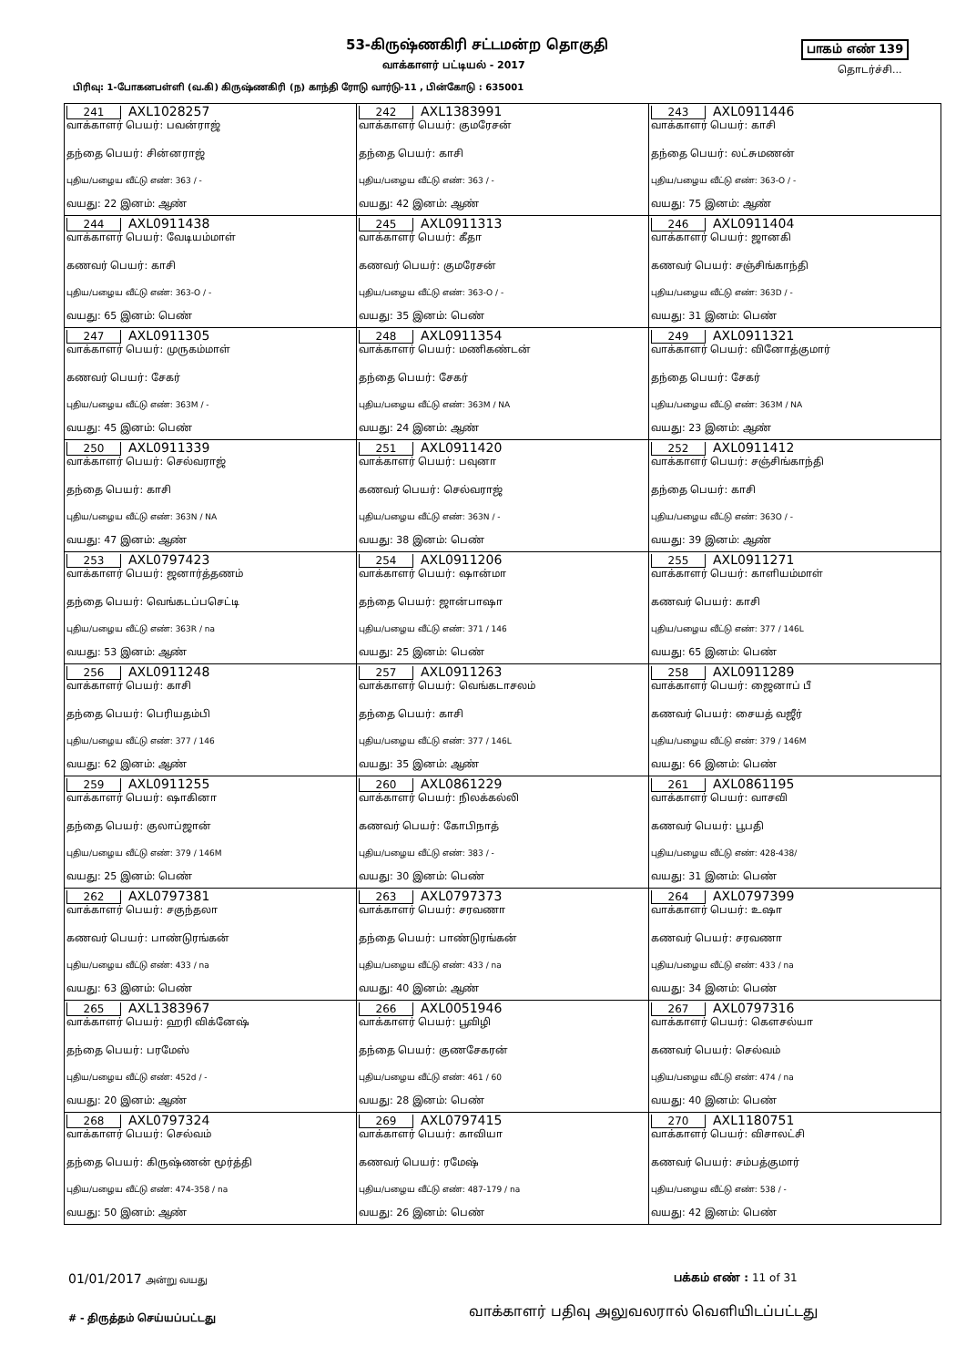53-கிருஷ்ணகிரி சட்டமன்ற தொகுதி பாகம் எண் 139
வாக்காளர் பட்டியல் - 2017 தொடர்ச்சி...
பிரிவு: 1-போகனபள்ளி (வ.கி) கிருஷ்ணகிரி (ந) காந்தி ரோடு வார்டு-11 , பின்கோடு : 635001
| 241 AXL1028257 வாக்காளர் பெயர்: பவன்ராஜ் தந்தை பெயர்: சின்னராஜ் புதிய/பழைய வீட்டு எண்: 363 / - வயது: 22 இனம்: ஆண் | 242 AXL1383991 வாக்காளர் பெயர்: குமரேசன் தந்தை பெயர்: காசி புதிய/பழைய வீட்டு எண்: 363 / - வயது: 42 இனம்: ஆண் | 243 AXL0911446 வாக்காளர் பெயர்: காசி தந்தை பெயர்: லட்சுமணன் புதிய/பழைய வீட்டு எண்: 363-O / - வயது: 75 இனம்: ஆண் |
| 244 AXL0911438 வாக்காளர் பெயர்: வேடியம்மாள் கணவர் பெயர்: காசி புதிய/பழைய வீட்டு எண்: 363-O / - வயது: 65 இனம்: பெண் | 245 AXL0911313 வாக்காளர் பெயர்: கீதா கணவர் பெயர்: குமரேசன் புதிய/பழைய வீட்டு எண்: 363-O / - வயது: 35 இனம்: பெண் | 246 AXL0911404 வாக்காளர் பெயர்: ஜானகி கணவர் பெயர்: சஞ்சிங்காந்தி புதிய/பழைய வீட்டு எண்: 363D / - வயது: 31 இனம்: பெண் |
| 247 AXL0911305 வாக்காளர் பெயர்: முருகம்மாள் கணவர் பெயர்: சேகர் புதிய/பழைய வீட்டு எண்: 363M / - வயது: 45 இனம்: பெண் | 248 AXL0911354 வாக்காளர் பெயர்: மணிகண்டன் தந்தை பெயர்: சேகர் புதிய/பழைய வீட்டு எண்: 363M / NA வயது: 24 இனம்: ஆண் | 249 AXL0911321 வாக்காளர் பெயர்: வினோத்குமார் தந்தை பெயர்: சேகர் புதிய/பழைய வீட்டு எண்: 363M / NA வயது: 23 இனம்: ஆண் |
| 250 AXL0911339 வாக்காளர் பெயர்: செல்வராஜ் தந்தை பெயர்: காசி புதிய/பழைய வீட்டு எண்: 363N / NA வயது: 47 இனம்: ஆண் | 251 AXL0911420 வாக்காளர் பெயர்: பவுனா கணவர் பெயர்: செல்வராஜ் புதிய/பழைய வீட்டு எண்: 363N / - வயது: 38 இனம்: பெண் | 252 AXL0911412 வாக்காளர் பெயர்: சஞ்சிங்காந்தி தந்தை பெயர்: காசி புதிய/பழைய வீட்டு எண்: 363O / - வயது: 39 இனம்: ஆண் |
| 253 AXL0797423 வாக்காளர் பெயர்: ஜனார்த்தணம் தந்தை பெயர்: வெங்கடப்பசெட்டி புதிய/பழைய வீட்டு எண்: 363R / na வயது: 53 இனம்: ஆண் | 254 AXL0911206 வாக்காளர் பெயர்: ஷான்மா தந்தை பெயர்: ஜான்பாஷா புதிய/பழைய வீட்டு எண்: 371 / 146 வயது: 25 இனம்: பெண் | 255 AXL0911271 வாக்காளர் பெயர்: காளியம்மாள் கணவர் பெயர்: காசி புதிய/பழைய வீட்டு எண்: 377 / 146L வயது: 65 இனம்: பெண் |
| 256 AXL0911248 வாக்காளர் பெயர்: காசி தந்தை பெயர்: பெரியதம்பி புதிய/பழைய வீட்டு எண்: 377 / 146 வயது: 62 இனம்: ஆண் | 257 AXL0911263 வாக்காளர் பெயர்: வெங்கடாசலம் தந்தை பெயர்: காசி புதிய/பழைய வீட்டு எண்: 377 / 146L வயது: 35 இனம்: ஆண் | 258 AXL0911289 வாக்காளர் பெயர்: ஜைனாப் பீ கணவர் பெயர்: சையத் வஜீர் புதிய/பழைய வீட்டு எண்: 379 / 146M வயது: 66 இனம்: பெண் |
| 259 AXL0911255 வாக்காளர் பெயர்: ஷாகினா தந்தை பெயர்: குலாப்ஜான் புதிய/பழைய வீட்டு எண்: 379 / 146M வயது: 25 இனம்: பெண் | 260 AXL0861229 வாக்காளர் பெயர்: நிலக்கல்லி கணவர் பெயர்: கோபிநாத் புதிய/பழைய வீட்டு எண்: 383 / - வயது: 30 இனம்: பெண் | 261 AXL0861195 வாக்காளர் பெயர்: வாசவி கணவர் பெயர்: பூபதி புதிய/பழைய வீட்டு எண்: 428-438/ வயது: 31 இனம்: பெண் |
| 262 AXL0797381 வாக்காளர் பெயர்: சகுந்தலா கணவர் பெயர்: பாண்டுரங்கன் புதிய/பழைய வீட்டு எண்: 433 / na வயது: 63 இனம்: பெண் | 263 AXL0797373 வாக்காளர் பெயர்: சரவணா தந்தை பெயர்: பாண்டுரங்கன் புதிய/பழைய வீட்டு எண்: 433 / na வயது: 40 இனம்: ஆண் | 264 AXL0797399 வாக்காளர் பெயர்: உஷா கணவர் பெயர்: சரவணா புதிய/பழைய வீட்டு எண்: 433 / na வயது: 34 இனம்: பெண் |
| 265 AXL1383967 வாக்காளர் பெயர்: ஹரி விக்னேஷ் தந்தை பெயர்: பரமேஸ் புதிய/பழைய வீட்டு எண்: 452d / - வயது: 20 இனம்: ஆண் | 266 AXL0051946 வாக்காளர் பெயர்: பூவிழி தந்தை பெயர்: குணசேகரன் புதிய/பழைய வீட்டு எண்: 461 / 60 வயது: 28 இனம்: பெண் | 267 AXL0797316 வாக்காளர் பெயர்: கௌசல்யா கணவர் பெயர்: செல்வம் புதிய/பழைய வீட்டு எண்: 474 / na வயது: 40 இனம்: பெண் |
| 268 AXL0797324 வாக்காளர் பெயர்: செல்வம் தந்தை பெயர்: கிருஷ்ணன் மூர்த்தி புதிய/பழைய வீட்டு எண்: 474-358 / na வயது: 50 இனம்: ஆண் | 269 AXL0797415 வாக்காளர் பெயர்: காவியா கணவர் பெயர்: ரமேஷ் புதிய/பழைய வீட்டு எண்: 487-179 / na வயது: 26 இனம்: பெண் | 270 AXL1180751 வாக்காளர் பெயர்: விசாலட்சி கணவர் பெயர்: சம்பத்குமார் புதிய/பழைய வீட்டு எண்: 538 / - வயது: 42 இனம்: பெண் |
01/01/2017 அன்று வயது பக்கம் எண் : 11 of 31
வாக்காளர் பதிவு அலுவலரால் வெளியிடப்பட்டது
# - திருத்தம் செய்யப்பட்டது